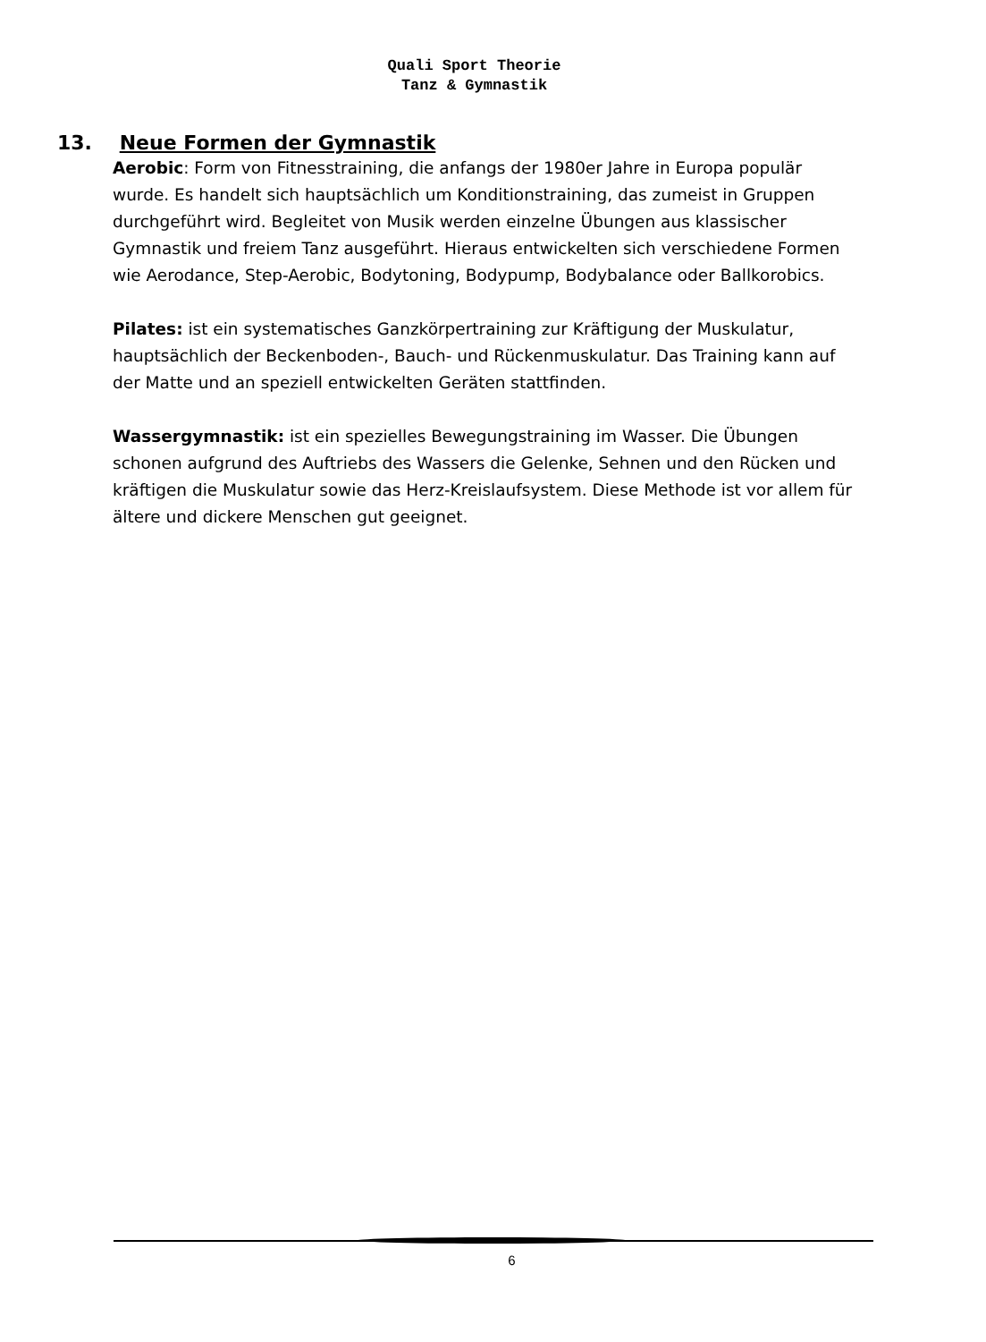Quali Sport Theorie
Tanz & Gymnastik
13. Neue Formen der Gymnastik
Aerobic: Form von Fitnesstraining, die anfangs der 1980er Jahre in Europa populär wurde. Es handelt sich hauptsächlich um Konditionstraining, das zumeist in Gruppen durchgeführt wird. Begleitet von Musik werden einzelne Übungen aus klassischer Gymnastik und freiem Tanz ausgeführt. Hieraus entwickelten sich verschiedene Formen wie Aerodance, Step-Aerobic, Bodytoning, Bodypump, Bodybalance oder Ballkorobics.
Pilates: ist ein systematisches Ganzkörpertraining zur Kräftigung der Muskulatur, hauptsächlich der Beckenboden-, Bauch- und Rückenmuskulatur. Das Training kann auf der Matte und an speziell entwickelten Geräten stattfinden.
Wassergymnastik: ist ein spezielles Bewegungstraining im Wasser. Die Übungen schonen aufgrund des Auftriebs des Wassers die Gelenke, Sehnen und den Rücken und kräftigen die Muskulatur sowie das Herz-Kreislaufsystem. Diese Methode ist vor allem für ältere und dickere Menschen gut geeignet.
6